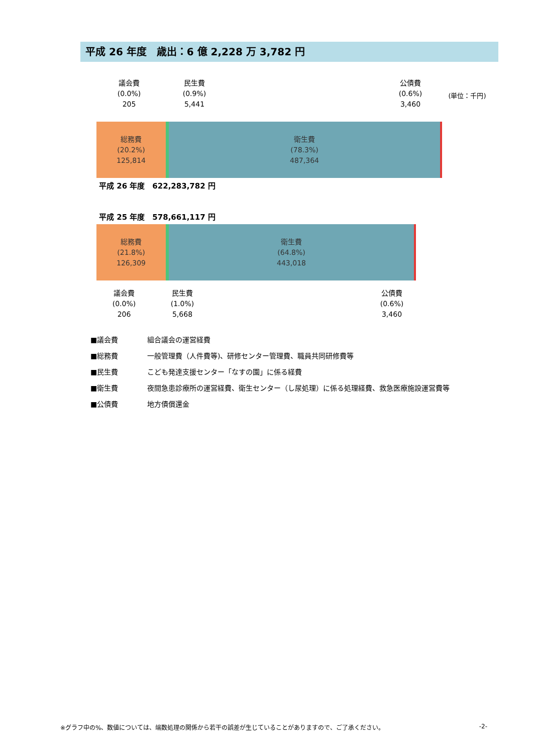平成 26 年度　歳出：6 億 2,228 万 3,782 円
議会費
(0.0%)
205
民生費
(0.9%)
5,441
公債費
(0.6%)
3,460
(単位：千円)
総務費
(20.2%)
125,814
衛生費
(78.3%)
487,364
平成 26 年度　622,283,782 円
平成 25 年度　578,661,117 円
総務費
(21.8%)
126,309
衛生費
(64.8%)
443,018
議会費
(0.0%)
206
民生費
(1.0%)
5,668
公債費
(0.6%)
3,460
■議会費 組合議会の運営経費
■総務費 一般管理費（人件費等)、研修センター管理費、職員共同研修費等
■民生費 こども発達支援センター「なすの園」に係る経費
■衛生費 夜間急患診療所の運営経費、衛生センター（し尿処理）に係る処理経費、救急医療施設運営費等
■公債費 地方債償還金
※グラフ中の%、数値については、端数処理の関係から若干の誤差が生じていることがありますので、ご了承ください。 -2-